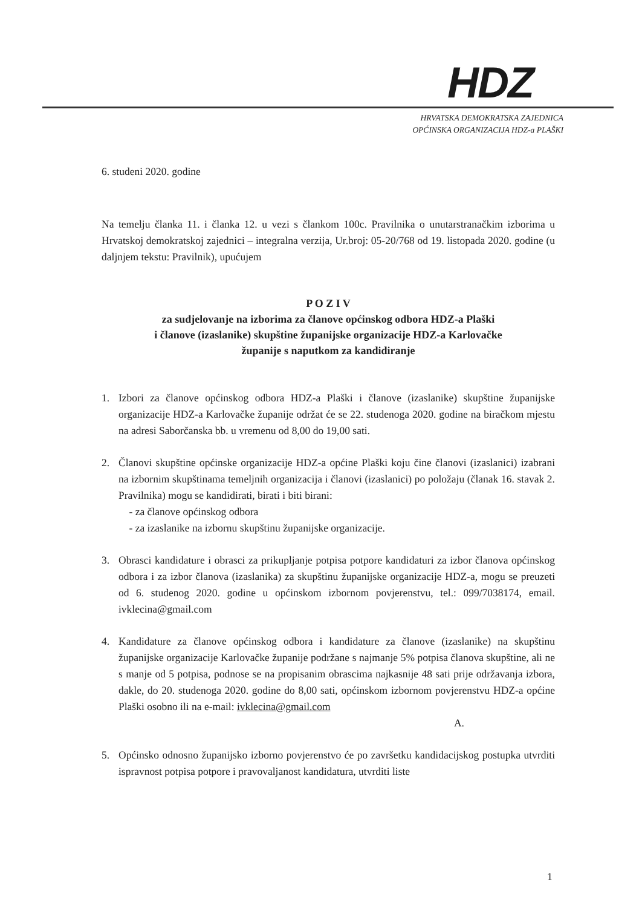HDZ
HRVATSKA DEMOKRATSKA ZAJEDNICA
OPĆINSKA ORGANIZACIJA HDZ-a PLAŠKI
6. studeni 2020. godine
Na temelju članka 11. i članka 12. u vezi s člankom 100c. Pravilnika o unutarstranačkim izborima u Hrvatskoj demokratskoj zajednici – integralna verzija, Ur.broj: 05-20/768 od 19. listopada 2020. godine (u daljnjem tekstu: Pravilnik), upućujem
P O Z I V
za sudjelovanje na izborima za članove općinskog odbora HDZ-a Plaški
i članove (izaslanike) skupštine županijske organizacije HDZ-a Karlovačke
županije s naputkom za kandidiranje
1. Izbori za članove općinskog odbora HDZ-a Plaški i članove (izaslanike) skupštine županijske organizacije HDZ-a Karlovačke županije održat će se 22. studenoga 2020. godine na biračkom mjestu na adresi Saborčanska bb. u vremenu od 8,00 do 19,00 sati.
2. Članovi skupštine općinske organizacije HDZ-a općine Plaški koju čine članovi (izaslanici) izabrani na izbornim skupštinama temeljnih organizacija i članovi (izaslanici) po položaju (članak 16. stavak 2. Pravilnika) mogu se kandidirati, birati i biti birani:
- za članove općinskog odbora
- za izaslanike na izbornu skupštinu županijske organizacije.
3. Obrasci kandidature i obrasci za prikupljanje potpisa potpore kandidaturi za izbor članova općinskog odbora i za izbor članova (izaslanika) za skupštinu županijske organizacije HDZ-a, mogu se preuzeti od 6. studenog 2020. godine u općinskom izbornom povjerenstvu, tel.: 099/7038174, email. ivklecina@gmail.com
4. Kandidature za članove općinskog odbora i kandidature za članove (izaslanike) na skupštinu županijske organizacije Karlovačke županije podržane s najmanje 5% potpisa članova skupštine, ali ne s manje od 5 potpisa, podnose se na propisanim obrascima najkasnije 48 sati prije održavanja izbora, dakle, do 20. studenoga 2020. godine do 8,00 sati, općinskom izbornom povjerenstvu HDZ-a općine Plaški osobno ili na e-mail: ivklecina@gmail.com
A.
5. Općinsko odnosno županijsko izborno povjerenstvo će po završetku kandidacijskog postupka utvrditi ispravnost potpisa potpore i pravovaljanost kandidatura, utvrditi liste
1